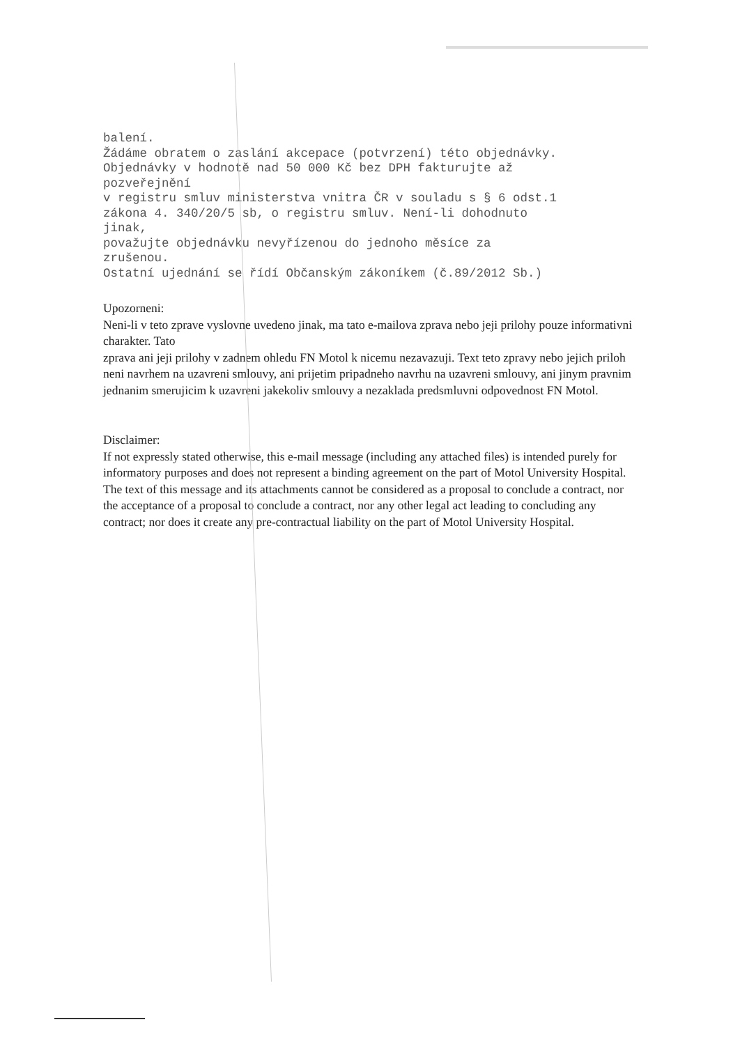balení.
Žádáme obratem o zaslání akcepace (potvrzení) této objednávky.
Objednávky v hodnotě nad 50 000 Kč bez DPH fakturujte až
pozveřejnění
v registru smluv ministerstva vnitra ČR v souladu s § 6 odst.1
zákona 4. 340/20/5 sb, o registru smluv. Není-li dohodnuto
jinak,
považujte objednávku nevyřízenou do jednoho měsíce za
zrušenou.
Ostatní ujednání se řídí Občanským zákoníkem (č.89/2012 Sb.)
Upozorneni:
Neni-li v teto zprave vyslovne uvedeno jinak, ma tato e-mailova zprava nebo jeji prilohy pouze informativni charakter. Tato
zprava ani jeji prilohy v zadnem ohledu FN Motol k nicemu nezavazuji. Text teto zpravy nebo jejich priloh neni navrhem na uzavreni smlouvy, ani prijetim pripadneho navrhu na uzavreni smlouvy, ani jinym pravnim jednanim smerujicim k uzavreni jakekoliv smlouvy a nezaklada predsmluvni odpovednost FN Motol.
Disclaimer:
If not expressly stated otherwise, this e-mail message (including any attached files) is intended purely for informatory purposes and does not represent a binding agreement on the part of Motol University Hospital. The text of this message and its attachments cannot be considered as a proposal to conclude a contract, nor the acceptance of a proposal to conclude a contract, nor any other legal act leading to concluding any contract; nor does it create any pre-contractual liability on the part of Motol University Hospital.